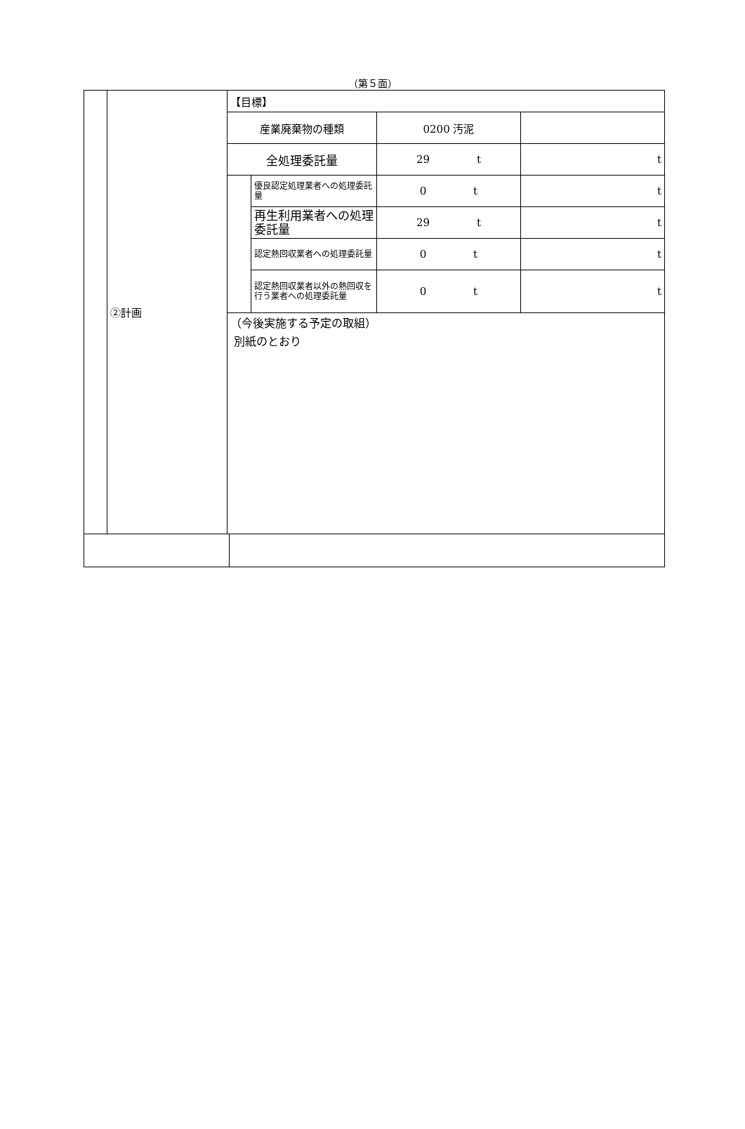（第５面）
| | ②計画 | 【目標】 | | | |
| | | 産業廃棄物の種類 | | 0200 汚泥 | |
| | | 全処理委託量 | | 29 t | t |
| | | | 優良認定処理業者への処理委託量 | 0 t | t |
| | | | 再生利用業者への処理委託量 | 29 t | t |
| | | | 認定熱回収業者への処理委託量 | 0 t | t |
| | | | 認定熱回収業者以外の熱回収を行う業者への処理委託量 | 0 t | t |
| | | （今後実施する予定の取組） 別紙のとおり | | | |